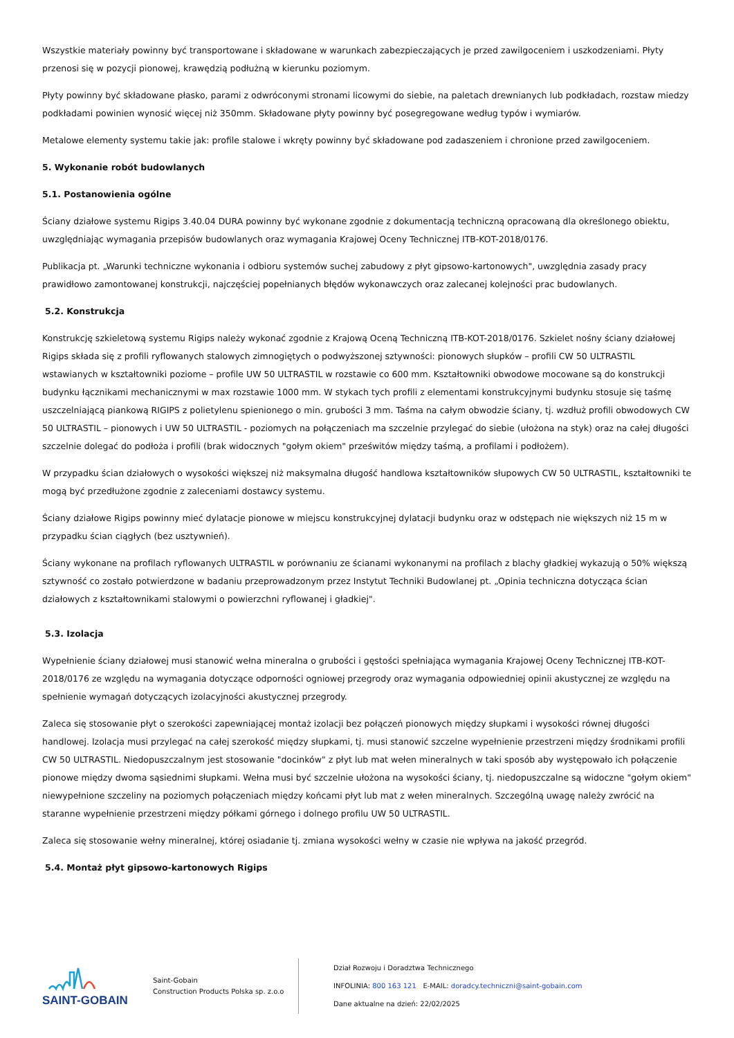Wszystkie materiały powinny być transportowane i składowane w warunkach zabezpieczających je przed zawilgoceniem i uszkodzeniami. Płyty przenosi się w pozycji pionowej, krawędzią podłużną w kierunku poziomym.
Płyty powinny być składowane płasko, parami z odwróconymi stronami licowymi do siebie, na paletach drewnianych lub podkładach, rozstaw miedzy podkładami powinien wynosić więcej niż 350mm. Składowane płyty powinny być posegregowane według typów i wymiarów.
Metalowe elementy systemu takie jak: profile stalowe i wkręty powinny być składowane pod zadaszeniem i chronione przed zawilgoceniem.
5. Wykonanie robót budowlanych
5.1. Postanowienia ogólne
Ściany działowe systemu Rigips 3.40.04 DURA powinny być wykonane zgodnie z dokumentacją techniczną opracowaną dla określonego obiektu, uwzględniając wymagania przepisów budowlanych oraz wymagania Krajowej Oceny Technicznej ITB-KOT-2018/0176.
Publikacja pt. „Warunki techniczne wykonania i odbioru systemów suchej zabudowy z płyt gipsowo-kartonowych", uwzględnia zasady pracy prawidłowo zamontowanej konstrukcji, najczęściej popełnianych błędów wykonawczych oraz zalecanej kolejności prac budowlanych.
5.2. Konstrukcja
Konstrukcję szkieletową systemu Rigips należy wykonać zgodnie z Krajową Oceną Techniczną ITB-KOT-2018/0176. Szkielet nośny ściany działowej Rigips składa się z profili ryflowanych stalowych zimnogiętych o podwyższonej sztywności: pionowych słupków – profili CW 50 ULTRASTIL wstawianych w kształtowniki poziome – profile UW 50 ULTRASTIL w rozstawie co 600 mm. Kształtowniki obwodowe mocowane są do konstrukcji budynku łącznikami mechanicznymi w max rozstawie 1000 mm. W stykach tych profili z elementami konstrukcyjnymi budynku stosuje się taśmę uszczelniającą piankową RIGIPS z polietylenu spienionego o min. grubości 3 mm. Taśma na całym obwodzie ściany, tj. wzdłuż profili obwodowych CW 50 ULTRASTIL – pionowych i UW 50 ULTRASTIL - poziomych na połączeniach ma szczelnie przylegać do siebie (ułożona na styk) oraz na całej długości szczelnie dolegać do podłoża i profili (brak widocznych "gołym okiem" prześwitów między taśmą, a profilami i podłożem).
W przypadku ścian działowych o wysokości większej niż maksymalna długość handlowa kształtowników słupowych CW 50 ULTRASTIL, kształtowniki te mogą być przedłużone zgodnie z zaleceniami dostawcy systemu.
Ściany działowe Rigips powinny mieć dylatacje pionowe w miejscu konstrukcyjnej dylatacji budynku oraz w odstępach nie większych niż 15 m w przypadku ścian ciągłych (bez usztywnień).
Ściany wykonane na profilach ryflowanych ULTRASTIL w porównaniu ze ścianami wykonanymi na profilach z blachy gładkiej wykazują o 50% większą sztywność co zostało potwierdzone w badaniu przeprowadzonym przez Instytut Techniki Budowlanej pt. „Opinia techniczna dotycząca ścian działowych z kształtownikami stalowymi o powierzchni ryflowanej i gładkiej".
5.3. Izolacja
Wypełnienie ściany działowej musi stanowić wełna mineralna o grubości i gęstości spełniająca wymagania Krajowej Oceny Technicznej ITB-KOT-2018/0176 ze względu na wymagania dotyczące odporności ogniowej przegrody oraz wymagania odpowiedniej opinii akustycznej ze względu na spełnienie wymagań dotyczących izolacyjności akustycznej przegrody.
Zaleca się stosowanie płyt o szerokości zapewniającej montaż izolacji bez połączeń pionowych między słupkami i wysokości równej długości handlowej. Izolacja musi przylegać na całej szerokość między słupkami, tj. musi stanowić szczelne wypełnienie przestrzeni między środnikami profili CW 50 ULTRASTIL. Niedopuszczalnym jest stosowanie "docinków" z płyt lub mat wełen mineralnych w taki sposób aby występowało ich połączenie pionowe między dwoma sąsiednimi słupkami. Wełna musi być szczelnie ułożona na wysokości ściany, tj. niedopuszczalne są widoczne "gołym okiem" niewypełnione szczeliny na poziomych połączeniach między końcami płyt lub mat z wełen mineralnych. Szczególną uwagę należy zwrócić na staranne wypełnienie przestrzeni między półkami górnego i dolnego profilu UW 50 ULTRASTIL.
Zaleca się stosowanie wełny mineralnej, której osiadanie tj. zmiana wysokości wełny w czasie nie wpływa na jakość przegród.
5.4. Montaż płyt gipsowo-kartonowych Rigips
SAINT-GOBAIN
Saint-Gobain
Construction Products Polska sp. z.o.o
Dział Rozwoju i Doradztwa Technicznego
INFOLINIA: 800 163 121 E-MAIL: doradcy.techniczni@saint-gobain.com
Dane aktualne na dzień: 22/02/2025